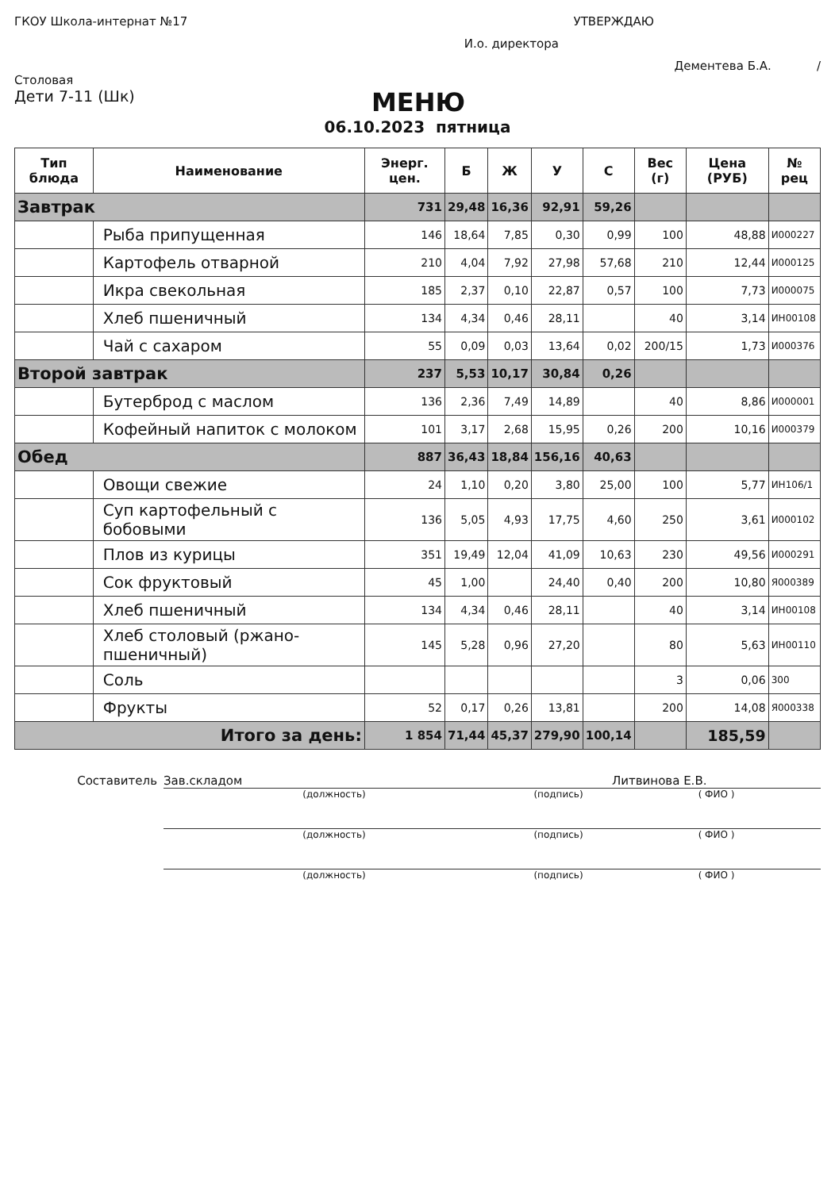ГКОУ Школа-интернат №17 УТВЕРЖДАЮ
И.о. директора
Дементева Б.А. /
Столовая
Дети 7-11 (Шк)
МЕНЮ
06.10.2023 пятница
| Тип блюда | Наименование | Энерг. цен. | Б | Ж | У | С | Вес (г) | Цена (РУБ) | № рец |
| --- | --- | --- | --- | --- | --- | --- | --- | --- | --- |
| Завтрак | | 731 | 29,48 | 16,36 | 92,91 | 59,26 | | | |
| | Рыба припущенная | 146 | 18,64 | 7,85 | 0,30 | 0,99 | 100 | 48,88 | И000227 |
| | Картофель отварной | 210 | 4,04 | 7,92 | 27,98 | 57,68 | 210 | 12,44 | И000125 |
| | Икра свекольная | 185 | 2,37 | 0,10 | 22,87 | 0,57 | 100 | 7,73 | И000075 |
| | Хлеб пшеничный | 134 | 4,34 | 0,46 | 28,11 | | 40 | 3,14 | ИН00108 |
| | Чай с сахаром | 55 | 0,09 | 0,03 | 13,64 | 0,02 | 200/15 | 1,73 | И000376 |
| Второй завтрак | | 237 | 5,53 | 10,17 | 30,84 | 0,26 | | | |
| | Бутерброд с маслом | 136 | 2,36 | 7,49 | 14,89 | | 40 | 8,86 | И000001 |
| | Кофейный напиток с молоком | 101 | 3,17 | 2,68 | 15,95 | 0,26 | 200 | 10,16 | И000379 |
| Обед | | 887 | 36,43 | 18,84 | 156,16 | 40,63 | | | |
| | Овощи свежие | 24 | 1,10 | 0,20 | 3,80 | 25,00 | 100 | 5,77 | ИН106/1 |
| | Суп картофельный с бобовыми | 136 | 5,05 | 4,93 | 17,75 | 4,60 | 250 | 3,61 | И000102 |
| | Плов из курицы | 351 | 19,49 | 12,04 | 41,09 | 10,63 | 230 | 49,56 | И000291 |
| | Сок фруктовый | 45 | 1,00 | | 24,40 | 0,40 | 200 | 10,80 | Я000389 |
| | Хлеб пшеничный | 134 | 4,34 | 0,46 | 28,11 | | 40 | 3,14 | ИН00108 |
| | Хлеб столовый (ржано-пшеничный) | 145 | 5,28 | 0,96 | 27,20 | | 80 | 5,63 | ИН00110 |
| | Соль | | | | | | 3 | 0,06 | 300 |
| | Фрукты | 52 | 0,17 | 0,26 | 13,81 | | 200 | 14,08 | Я000338 |
| Итого за день: | | 1 854 | 71,44 | 45,37 | 279,90 | 100,14 | | 185,59 | |
Составитель Зав.складом Литвинова Е.В.
(должность) (подпись) ( ФИО )
(должность) (подпись) ( ФИО )
(должность) (подпись) ( ФИО )